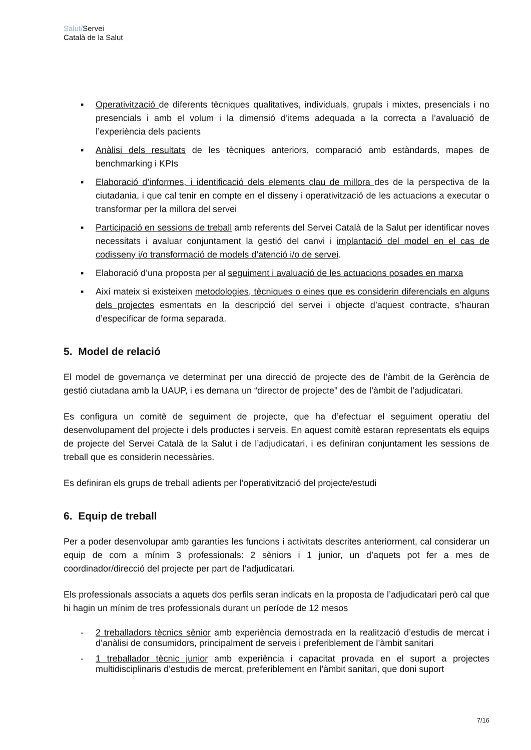Salut/Servei
Català de la Salut
▪ Operativització de diferents tècniques qualitatives, individuals, grupals i mixtes, presencials i no presencials i amb el volum i la dimensió d’items adequada a la correcta a l’avaluació de l’experiència dels pacients
▪ Anàlisi dels resultats de les tècniques anteriors, comparació amb estàndards, mapes de benchmarking i KPIs
▪ Elaboració d’informes, i identificació dels elements clau de millora des de la perspectiva de la ciutadania, i que cal tenir en compte en el disseny i operativització de les actuacions a executar o transformar per la millora del servei
▪ Participació en sessions de treball amb referents del Servei Català de la Salut per identificar noves necessitats i avaluar conjuntament la gestió del canvi i implantació del model en el cas de codisseny i/o transformació de models d’atenció i/o de servei.
▪ Elaboració d’una proposta per al seguiment i avaluació de les actuacions posades en marxa
▪ Així mateix si existeixen metodologies, tècniques o eines que es considerin diferencials en alguns dels projectes esmentats en la descripció del servei i objecte d’aquest contracte, s’hauran d’especificar de forma separada.
5. Model de relació
El model de governança ve determinat per una direcció de projecte des de l’àmbit de la Gerència de gestió ciutadana amb la UAUP, i es demana un “director de projecte” des de l’àmbit de l’adjudicatari.
Es configura un comitè de seguiment de projecte, que ha d’efectuar el seguiment operatiu del desenvolupament del projecte i dels productes i serveis. En aquest comitè estaran representats els equips de projecte del Servei Català de la Salut i de l’adjudicatari, i es definiran conjuntament les sessions de treball que es considerin necessàries.
Es definiran els grups de treball adients per l’operativització del projecte/estudi
6. Equip de treball
Per a poder desenvolupar amb garanties les funcions i activitats descrites anteriorment, cal considerar un equip de com a mínim 3 professionals: 2 sèniors i 1 junior, un d’aquets pot fer a mes de coordinador/direcció del projecte per part de l’adjudicatari.
Els professionals associats a aquets dos perfils seran indicats en la proposta de l’adjudicatari però cal que hi hagin un mínim de tres professionals durant un període de 12 mesos
- 2 treballadors tècnics sènior amb experiència demostrada en la realització d’estudis de mercat i d’anàlisi de consumidors, principalment de serveis i preferiblement de l’àmbit sanitari
- 1 treballador tècnic junior amb experiència i capacitat provada en el suport a projectes multidisciplinaris d’estudis de mercat, preferiblement en l’àmbit sanitari, que doni suport
7/16